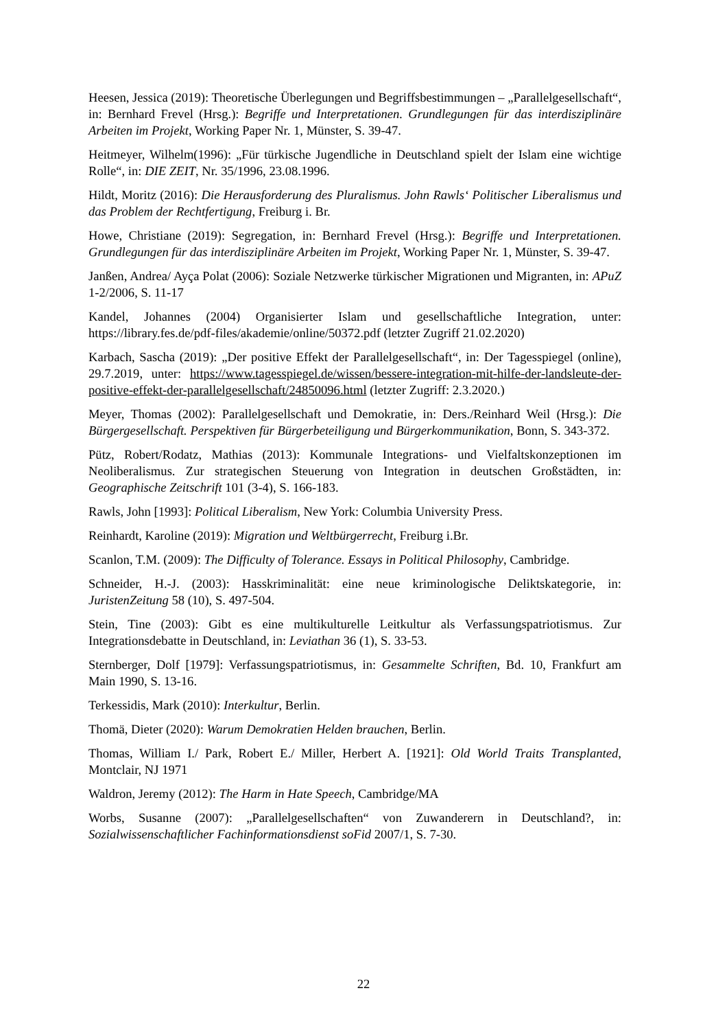Heesen, Jessica (2019): Theoretische Überlegungen und Begriffsbestimmungen – „Parallelgesellschaft“, in: Bernhard Frevel (Hrsg.): Begriffe und Interpretationen. Grundlegungen für das interdisziplinäre Arbeiten im Projekt, Working Paper Nr. 1, Münster, S. 39-47.
Heitmeyer, Wilhelm(1996): „Für türkische Jugendliche in Deutschland spielt der Islam eine wichtige Rolle“, in: DIE ZEIT, Nr. 35/1996, 23.08.1996.
Hildt, Moritz (2016): Die Herausforderung des Pluralismus. John Rawls‘ Politischer Liberalismus und das Problem der Rechtfertigung, Freiburg i. Br.
Howe, Christiane (2019): Segregation, in: Bernhard Frevel (Hrsg.): Begriffe und Interpretationen. Grundlegungen für das interdisziplinäre Arbeiten im Projekt, Working Paper Nr. 1, Münster, S. 39-47.
Janßen, Andrea/ Ayça Polat (2006): Soziale Netzwerke türkischer Migrationen und Migranten, in: APuZ 1-2/2006, S. 11-17
Kandel, Johannes (2004) Organisierter Islam und gesellschaftliche Integration, unter: https://library.fes.de/pdf-files/akademie/online/50372.pdf (letzter Zugriff 21.02.2020)
Karbach, Sascha (2019): „Der positive Effekt der Parallelgesellschaft“, in: Der Tagesspiegel (online), 29.7.2019, unter: https://www.tagesspiegel.de/wissen/bessere-integration-mit-hilfe-der-landsleute-der-positive-effekt-der-parallelgesellschaft/24850096.html (letzter Zugriff: 2.3.2020.)
Meyer, Thomas (2002): Parallelgesellschaft und Demokratie, in: Ders./Reinhard Weil (Hrsg.): Die Bürgergesellschaft. Perspektiven für Bürgerbeteiligung und Bürgerkommunikation, Bonn, S. 343-372.
Pütz, Robert/Rodatz, Mathias (2013): Kommunale Integrations- und Vielfaltskonzeptionen im Neoliberalismus. Zur strategischen Steuerung von Integration in deutschen Großstädten, in: Geographische Zeitschrift 101 (3-4), S. 166-183.
Rawls, John [1993]: Political Liberalism, New York: Columbia University Press.
Reinhardt, Karoline (2019): Migration und Weltbürgerrecht, Freiburg i.Br.
Scanlon, T.M. (2009): The Difficulty of Tolerance. Essays in Political Philosophy, Cambridge.
Schneider, H.-J. (2003): Hasskriminalität: eine neue kriminologische Deliktskategorie, in: JuristenZeitung 58 (10), S. 497-504.
Stein, Tine (2003): Gibt es eine multikulturelle Leitkultur als Verfassungspatriotismus. Zur Integrationsdebatte in Deutschland, in: Leviathan 36 (1), S. 33-53.
Sternberger, Dolf [1979]: Verfassungspatriotismus, in: Gesammelte Schriften, Bd. 10, Frankfurt am Main 1990, S. 13-16.
Terkessidis, Mark (2010): Interkultur, Berlin.
Thomä, Dieter (2020): Warum Demokratien Helden brauchen, Berlin.
Thomas, William I./ Park, Robert E./ Miller, Herbert A. [1921]: Old World Traits Transplanted, Montclair, NJ 1971
Waldron, Jeremy (2012): The Harm in Hate Speech, Cambridge/MA
Worbs, Susanne (2007): „Parallelgesellschaften“ von Zuwanderern in Deutschland?, in: Sozialwissenschaftlicher Fachinformationsdienst soFid 2007/1, S. 7-30.
22